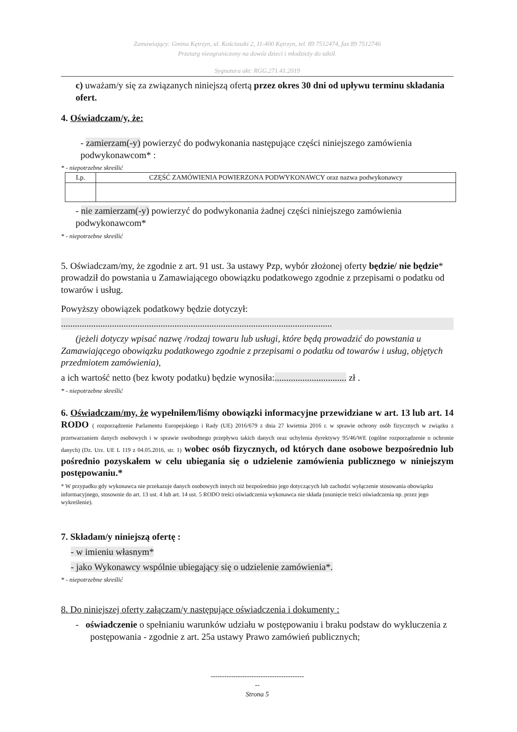Zamawiający: Gmina Kętrzyn, ul. Kościuszki 2, 11-400 Kętrzyn, tel. 89 7512474, fax 89 7512746
Przetarg nieograniczony na dowóz dzieci i młodzieży do szkół.
Sygnatura akt: RGG.271.41.2019
c) uważam/y się za związanych niniejszą ofertą przez okres 30 dni od upływu terminu składania ofert.
4. Oświadczam/y, że:
- zamierzam(-y) powierzyć do podwykonania następujące części niniejszego zamówienia podwykonawcom* :
* - niepotrzebne skreślić
| Lp. | CZĘŚĆ ZAMÓWIENIA POWIERZONA PODWYKONAWCY oraz nazwa podwykonawcy |
| --- | --- |
- nie zamierzam(-y) powierzyć do podwykonania żadnej części niniejszego zamówienia podwykonawcom*
* - niepotrzebne skreślić
5. Oświadczam/my, że zgodnie z art. 91 ust. 3a ustawy Pzp, wybór złożonej oferty będzie/ nie będzie* prowadził do powstania u Zamawiającego obowiązku podatkowego zgodnie z przepisami o podatku od towarów i usług.
Powyższy obowiązek podatkowy będzie dotyczył:
.....................................................................................................................
(jeżeli dotyczy wpisać nazwę /rodzaj towaru lub usługi, które będą prowadzić do powstania u Zamawiającego obowiązku podatkowego zgodnie z przepisami o podatku od towarów i usług, objętych przedmiotem zamówienia),
a ich wartość netto (bez kwoty podatku) będzie wynosiła:............................... zł .
* - niepotrzebne skreślić
6. Oświadczam/my, że wypełniłem/liśmy obowiązki informacyjne przewidziane w art. 13 lub art. 14 RODO ( rozporządzenie Parlamentu Europejskiego i Rady (UE) 2016/679 z dnia 27 kwietnia 2016 r. w sprawie ochrony osób fizycznych w związku z przetwarzaniem danych osobowych i w sprawie swobodnego przepływu takich danych oraz uchylenia dyrektywy 95/46/WE (ogólne rozporządzenie o ochronie danych) (Dz. Urz. UE L 119 z 04.05.2016, str. 1) wobec osób fizycznych, od których dane osobowe bezpośrednio lub pośrednio pozyskałem w celu ubiegania się o udzielenie zamówienia publicznego w niniejszym postępowaniu.*
* W przypadku gdy wykonawca nie przekazuje danych osobowych innych niż bezpośrednio jego dotyczących lub zachodzi wyłączenie stosowania obowiązku informacyjnego, stosownie do art. 13 ust. 4 lub art. 14 ust. 5 RODO treści oświadczenia wykonawca nie składa (usunięcie treści oświadczenia np. przez jego wykreślenie).
7. Składam/y niniejszą ofertę :
- w imieniu własnym*
- jako Wykonawcy wspólnie ubiegający się o udzielenie zamówienia*.
* - niepotrzebne skreślić
8. Do niniejszej oferty załączam/y następujące oświadczenia i dokumenty :
- oświadczenie o spełnianiu warunków udziału w postępowaniu i braku podstaw do wykluczenia z postępowania - zgodnie z art. 25a ustawy Prawo zamówień publicznych;
-----------------------------------------
--
Strona 5